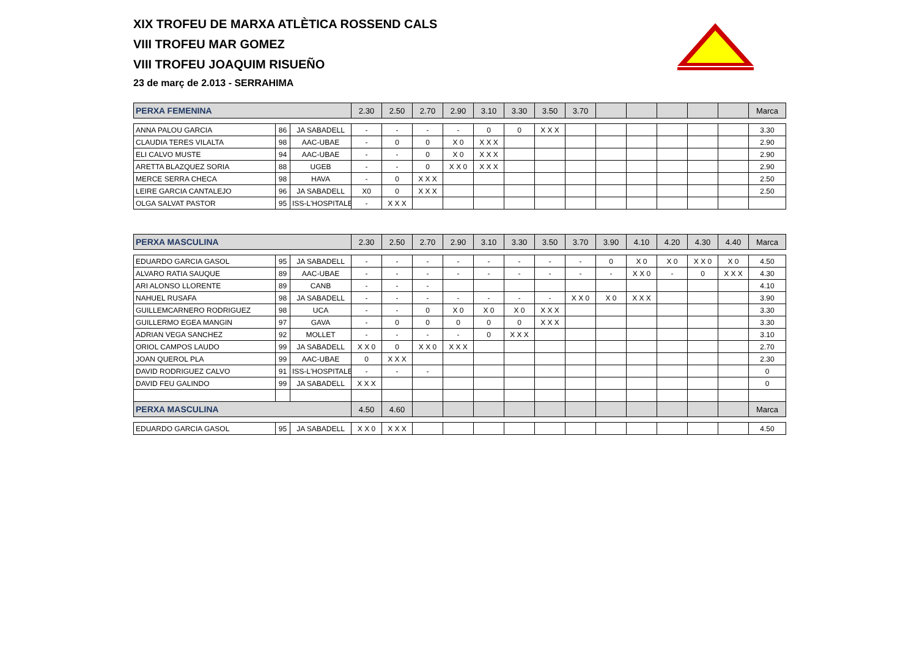XIX TROFEU DE MARXA ATLÈTICA ROSSEND CALS
VIII TROFEU MAR GOMEZ
VIII TROFEU JOAQUIM RISUEÑO
23 de març de 2.013 - SERRAHIMA
| PERXA FEMENINA | | | 2.30 | 2.50 | 2.70 | 2.90 | 3.10 | 3.30 | 3.50 | 3.70 | | | | | | Marca |
| --- | --- | --- | --- | --- | --- | --- | --- | --- | --- | --- | --- | --- | --- | --- | --- | --- |
| ANNA PALOU GARCIA | 86 | JA SABADELL | - | - | - | - | 0 | 0 | X X X | | | | | | | 3.30 |
| CLAUDIA TERES VILALTA | 98 | AAC-UBAE | - | 0 | 0 | X 0 | X X X | | | | | | | | | 2.90 |
| ELI CALVO MUSTE | 94 | AAC-UBAE | - | - | 0 | X 0 | X X X | | | | | | | | | 2.90 |
| ARETTA BLAZQUEZ SORIA | 88 | UGEB | - | - | 0 | X X 0 | X X X | | | | | | | | | 2.90 |
| MERCE SERRA CHECA | 98 | HAVA | - | 0 | X X X | | | | | | | | | | | 2.50 |
| LEIRE GARCIA CANTALEJO | 96 | JA SABADELL | X0 | 0 | X X X | | | | | | | | | | | 2.50 |
| OLGA SALVAT PASTOR | 95 | ISS-L'HOSPITALET | - | X X X | | | | | | | | | | | | |
| PERXA MASCULINA | | | 2.30 | 2.50 | 2.70 | 2.90 | 3.10 | 3.30 | 3.50 | 3.70 | 3.90 | 4.10 | 4.20 | 4.30 | 4.40 | Marca |
| --- | --- | --- | --- | --- | --- | --- | --- | --- | --- | --- | --- | --- | --- | --- | --- | --- |
| EDUARDO GARCIA GASOL | 95 | JA SABADELL | - | - | - | - | - | - | - | - | 0 | X 0 | X 0 | X X 0 | X 0 | 4.50 |
| ALVARO RATIA SAUQUE | 89 | AAC-UBAE | - | - | - | - | - | - | - | - | - | X X 0 | - | 0 | X X X | 4.30 |
| ARI ALONSO LLORENTE | 89 | CANB | - | - | - | | | | | | | | | | | 4.10 |
| NAHUEL RUSAFA | 98 | JA SABADELL | - | - | - | - | - | - | - | X X 0 | X 0 | X X X | | | | 3.90 |
| GUILLEMCARNERO RODRIGUEZ | 98 | UCA | - | - | 0 | X 0 | X 0 | X 0 | X X X | | | | | | | 3.30 |
| GUILLERMO EGEA MANGIN | 97 | GAVA | - | 0 | 0 | 0 | 0 | 0 | X X X | | | | | | | 3.30 |
| ADRIAN VEGA SANCHEZ | 92 | MOLLET | - | - | - | - | 0 | X X X | | | | | | | | 3.10 |
| ORIOL CAMPOS LAUDO | 99 | JA SABADELL | X X 0 | 0 | X X 0 | X X X | | | | | | | | | | 2.70 |
| JOAN QUEROL PLA | 99 | AAC-UBAE | 0 | X X X | | | | | | | | | | | | 2.30 |
| DAVID RODRIGUEZ CALVO | 91 | ISS-L'HOSPITALET | - | - | - | | | | | | | | | | | 0 |
| DAVID FEU GALINDO | 99 | JA SABADELL | X X X | | | | | | | | | | | | | 0 |
| PERXA MASCULINA | | | 4.50 | 4.60 | | | | | | | | | | | | Marca |
| EDUARDO GARCIA GASOL | 95 | JA SABADELL | X X 0 | X X X | | | | | | | | | | | | 4.50 |